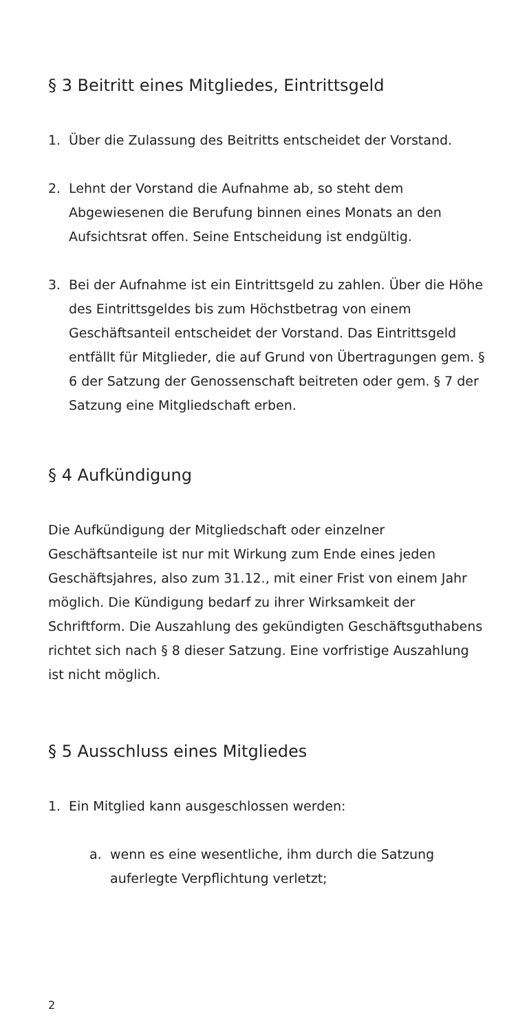§ 3 Beitritt eines Mitgliedes, Eintrittsgeld
1. Über die Zulassung des Beitritts entscheidet der Vorstand.
2. Lehnt der Vorstand die Aufnahme ab, so steht dem Abgewiesenen die Berufung binnen eines Monats an den Aufsichtsrat offen. Seine Entscheidung ist endgültig.
3. Bei der Aufnahme ist ein Eintrittsgeld zu zahlen. Über die Höhe des Eintrittsgeldes bis zum Höchstbetrag von einem Geschäftsanteil entscheidet der Vorstand. Das Eintrittsgeld entfällt für Mitglieder, die auf Grund von Übertragungen gem. § 6 der Satzung der Genos­senschaft beitreten oder gem. § 7 der Satzung eine Mitgliedschaft erben.
§ 4 Aufkündigung
Die Aufkündigung der Mitgliedschaft oder einzelner Geschäftsanteile ist nur mit Wirkung zum Ende eines jeden Geschäftsjahres, also zum 31.12., mit einer Frist von einem Jahr möglich. Die Kündigung bedarf zu ihrer Wirksamkeit der Schriftform. Die Auszahlung des gekündigten Geschäftsguthabens richtet sich nach § 8 dieser Satzung. Eine vorfristige Auszahlung ist nicht möglich.
§ 5 Ausschluss eines Mitgliedes
1. Ein Mitglied kann ausgeschlossen werden:
a. wenn es eine wesentliche, ihm durch die Satzung auferlegte Verpflichtung verletzt;
2